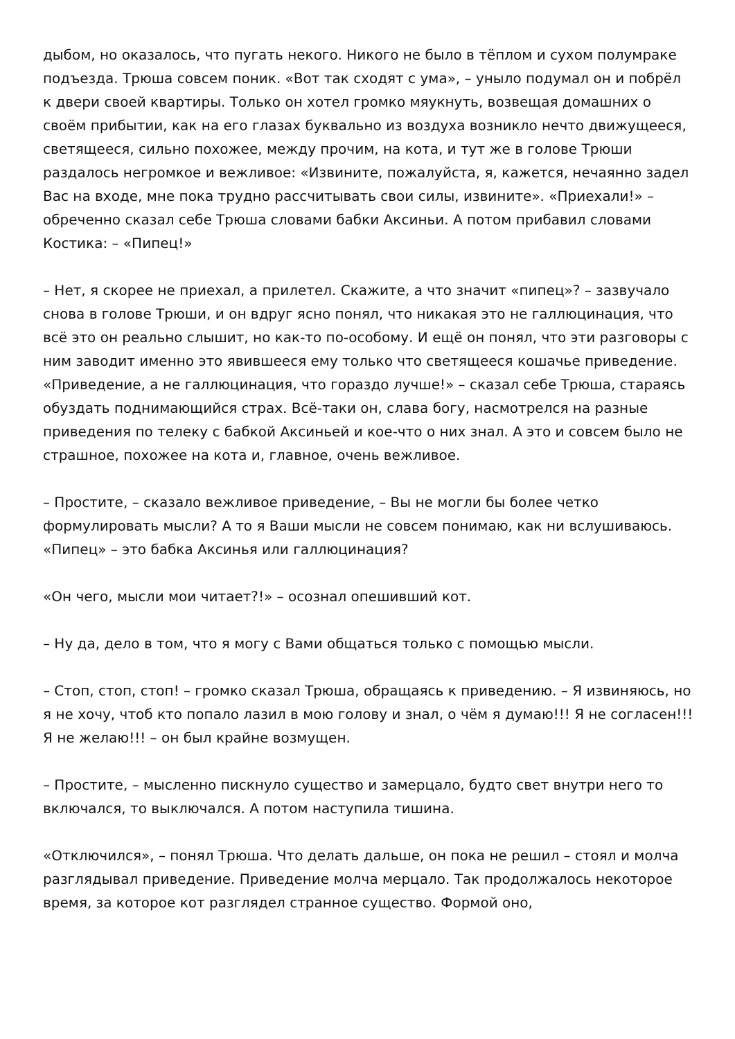дыбом, но оказалось, что пугать некого. Никого не было в тёплом и сухом полумраке подъезда. Трюша совсем поник. «Вот так сходят с ума», – уныло подумал он и побрёл к двери своей квартиры. Только он хотел громко мяукнуть, возвещая домашних о своём прибытии, как на его глазах буквально из воздуха возникло нечто движущееся, светящееся, сильно похожее, между прочим, на кота, и тут же в голове Трюши раздалось негромкое и вежливое: «Извините, пожалуйста, я, кажется, нечаянно задел Вас на входе, мне пока трудно рассчитывать свои силы, извините». «Приехали!» – обреченно сказал себе Трюша словами бабки Аксиньи. А потом прибавил словами Костика: – «Пипец!»
– Нет, я скорее не приехал, а прилетел. Скажите, а что значит «пипец»? – зазвучало снова в голове Трюши, и он вдруг ясно понял, что никакая это не галлюцинация, что всё это он реально слышит, но как-то по-особому. И ещё он понял, что эти разговоры с ним заводит именно это явившееся ему только что светящееся кошачье приведение. «Приведение, а не галлюцинация, что гораздо лучше!» – сказал себе Трюша, стараясь обуздать поднимающийся страх. Всё-таки он, слава богу, насмотрелся на разные приведения по телеку с бабкой Аксиньей и кое-что о них знал. А это и совсем было не страшное, похожее на кота и, главное, очень вежливое.
– Простите, – сказало вежливое приведение, – Вы не могли бы более четко формулировать мысли? А то я Ваши мысли не совсем понимаю, как ни вслушиваюсь. «Пипец» – это бабка Аксинья или галлюцинация?
«Он чего, мысли мои читает?!» – осознал опешивший кот.
– Ну да, дело в том, что я могу с Вами общаться только с помощью мысли.
– Стоп, стоп, стоп! – громко сказал Трюша, обращаясь к приведению. – Я извиняюсь, но я не хочу, чтоб кто попало лазил в мою голову и знал, о чём я думаю!!! Я не согласен!!! Я не желаю!!! – он был крайне возмущен.
– Простите, – мысленно пискнуло существо и замерцало, будто свет внутри него то включался, то выключался. А потом наступила тишина.
«Отключился», – понял Трюша. Что делать дальше, он пока не решил – стоял и молча разглядывал приведение. Приведение молча мерцало. Так продолжалось некоторое время, за которое кот разглядел странное существо. Формой оно,